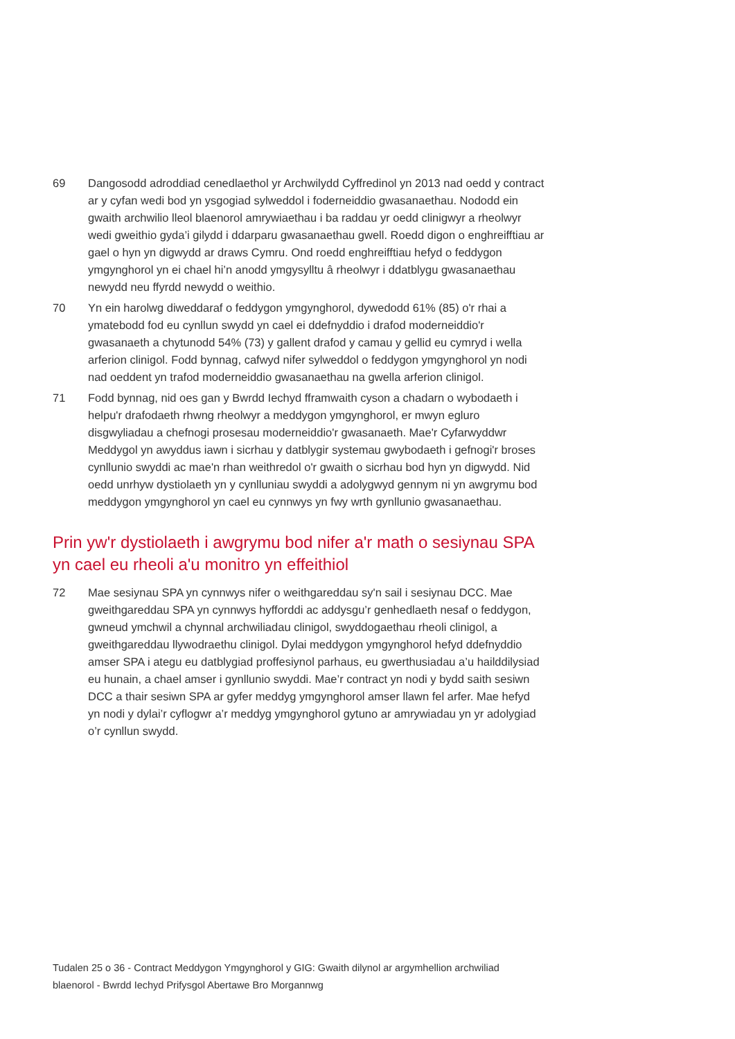69 Dangosodd adroddiad cenedlaethol yr Archwilydd Cyffredinol yn 2013 nad oedd y contract ar y cyfan wedi bod yn ysgogiad sylweddol i foderneiddio gwasanaethau. Nododd ein gwaith archwilio lleol blaenorol amrywiaethau i ba raddau yr oedd clinigwyr a rheolwyr wedi gweithio gyda’i gilydd i ddarparu gwasanaethau gwell. Roedd digon o enghreifftiau ar gael o hyn yn digwydd ar draws Cymru. Ond roedd enghreifftiau hefyd o feddygon ymgynghorol yn ei chael hi’n anodd ymgysylltu â rheolwyr i ddatblygu gwasanaethau newydd neu ffyrdd newydd o weithio.
70 Yn ein harolwg diweddaraf o feddygon ymgynghorol, dywedodd 61% (85) o'r rhai a ymatebodd fod eu cynllun swydd yn cael ei ddefnyddio i drafod moderneiddio'r gwasanaeth a chytunodd 54% (73) y gallent drafod y camau y gellid eu cymryd i wella arferion clinigol. Fodd bynnag, cafwyd nifer sylweddol o feddygon ymgynghorol yn nodi nad oeddent yn trafod moderneiddio gwasanaethau na gwella arferion clinigol.
71 Fodd bynnag, nid oes gan y Bwrdd Iechyd fframwaith cyson a chadarn o wybodaeth i helpu'r drafodaeth rhwng rheolwyr a meddygon ymgynghorol, er mwyn egluro disgwyliadau a chefnogi prosesau moderneiddio'r gwasanaeth. Mae'r Cyfarwyddwr Meddygol yn awyddus iawn i sicrhau y datblygir systemau gwybodaeth i gefnogi'r broses cynllunio swyddi ac mae'n rhan weithredol o'r gwaith o sicrhau bod hyn yn digwydd. Nid oedd unrhyw dystiolaeth yn y cynlluniau swyddi a adolygwyd gennym ni yn awgrymu bod meddygon ymgynghorol yn cael eu cynnwys yn fwy wrth gynllunio gwasanaethau.
Prin yw'r dystiolaeth i awgrymu bod nifer a'r math o sesiynau SPA yn cael eu rheoli a'u monitro yn effeithiol
72 Mae sesiynau SPA yn cynnwys nifer o weithgareddau sy'n sail i sesiynau DCC. Mae gweithgareddau SPA yn cynnwys hyfforddi ac addysgu’r genhedlaeth nesaf o feddygon, gwneud ymchwil a chynnal archwiliadau clinigol, swyddogaethau rheoli clinigol, a gweithgareddau llywodraethu clinigol. Dylai meddygon ymgynghorol hefyd ddefnyddio amser SPA i ategu eu datblygiad proffesiynol parhaus, eu gwerthusiadau a’u hailddilysiad eu hunain, a chael amser i gynllunio swyddi. Mae’r contract yn nodi y bydd saith sesiwn DCC a thair sesiwn SPA ar gyfer meddyg ymgynghorol amser llawn fel arfer. Mae hefyd yn nodi y dylai’r cyflogwr a’r meddyg ymgynghorol gytuno ar amrywiadau yn yr adolygiad o’r cynllun swydd.
Tudalen 25 o 36 - Contract Meddygon Ymgynghorol y GIG: Gwaith dilynol ar argymhellion archwiliad blaenorol - Bwrdd Iechyd Prifysgol Abertawe Bro Morgannwg